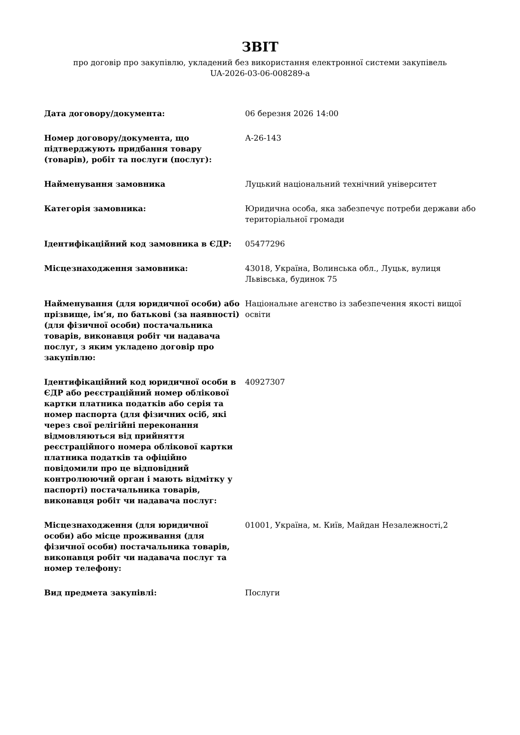ЗВІТ
про договір про закупівлю, укладений без використання електронної системи закупівель
UA-2026-03-06-008289-a
| Дата договору/документа: | 06 березня 2026 14:00 |
| Номер договору/документа, що підтверджують придбання товару (товарів), робіт та послуги (послуг): | А-26-143 |
| Найменування замовника | Луцький національний технічний університет |
| Категорія замовника: | Юридична особа, яка забезпечує потреби держави або територіальної громади |
| Ідентифікаційний код замовника в ЄДР: | 05477296 |
| Місцезнаходження замовника: | 43018, Україна, Волинська обл., Луцьк, вулиця Львівська, будинок 75 |
| Найменування (для юридичної особи) або прізвище, ім’я, по батькові (за наявності) (для фізичної особи) постачальника товарів, виконавця робіт чи надавача послуг, з яким укладено договір про закупівлю: | Національне агенство із забезпечення якості вищої освіти |
| Ідентифікаційний код юридичної особи в ЄДР або реєстраційний номер облікової картки платника податків або серія та номер паспорта (для фізичних осіб, які через свої релігійні переконання відмовляються від прийняття реєстраційного номера облікової картки платника податків та офіційно повідомили про це відповідний контролюючий орган і мають відмітку у паспорті) постачальника товарів, виконавця робіт чи надавача послуг: | 40927307 |
| Місцезнаходження (для юридичної особи) або місце проживання (для фізичної особи) постачальника товарів, виконавця робіт чи надавача послуг та номер телефону: | 01001, Україна, м. Київ, Майдан Незалежності,2 |
| Вид предмета закупівлі: | Послуги |